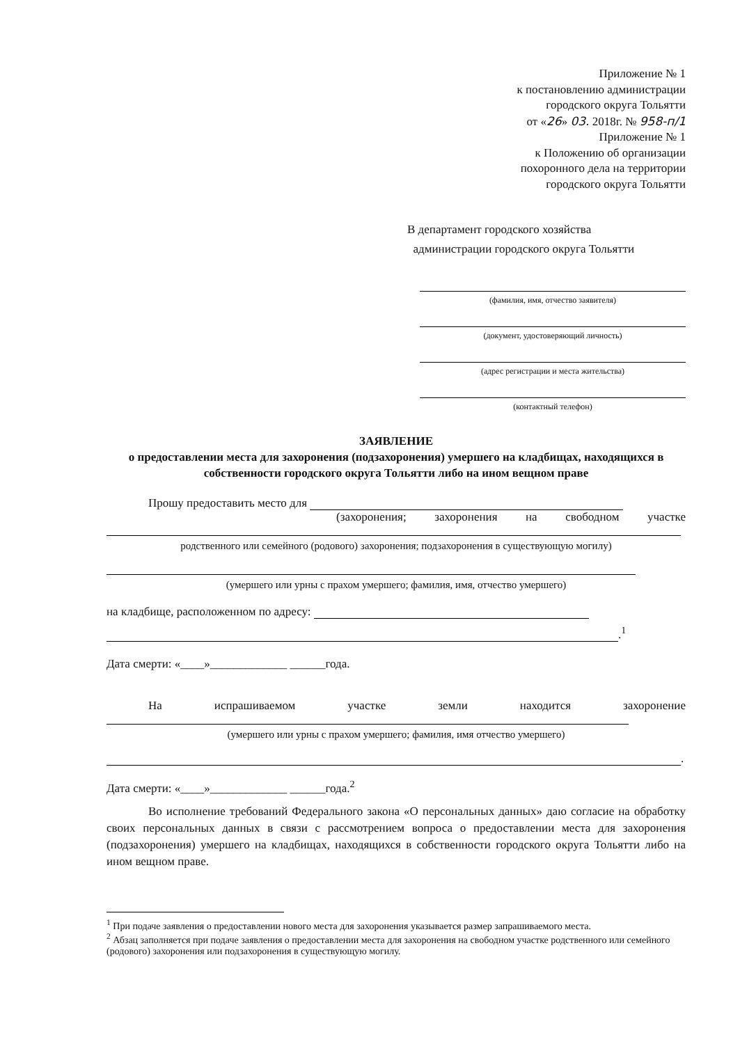Приложение № 1
к постановлению администрации
городского округа Тольятти
от «26» 03. 2018г. № 958-п/1
Приложение № 1
к Положению об организации
похоронного дела на территории
городского округа Тольятти
В департамент городского хозяйства
администрации городского округа Тольятти
(фамилия, имя, отчество заявителя)
(документ, удостоверяющий личность)
(адрес регистрации и места жительства)
(контактный телефон)
ЗАЯВЛЕНИЕ
о предоставлении места для захоронения (подзахоронения) умершего на кладбищах, находящихся в собственности городского округа Тольятти либо на ином вещном праве
Прошу предоставить место для
(захоронения; захоронения на свободном участке
родственного или семейного (родового) захоронения; подзахоронения в существующую могилу)
(умершего или урны с прахом умершего; фамилия, имя, отчество умершего)
на кладбище, расположенном по адресу:
.<sup>1</sup>
Дата смерти: «____»_____________ ______года.
На испрашиваемом участке земли находится захоронение
(умершего или урны с прахом умершего; фамилия, имя отчество умершего)
.
Дата смерти: «____»_____________ ______года.<sup>2</sup>
Во исполнение требований Федерального закона «О персональных данных» даю согласие на обработку своих персональных данных в связи с рассмотрением вопроса о предоставлении места для захоронения (подзахоронения) умершего на кладбищах, находящихся в собственности городского округа Тольятти либо на ином вещном праве.
<sup>1</sup> При подаче заявления о предоставлении нового места для захоронения указывается размер запрашиваемого места.
<sup>2</sup> Абзац заполняется при подаче заявления о предоставлении места для захоронения на свободном участке родственного или семейного (родового) захоронения или подзахоронения в существующую могилу.